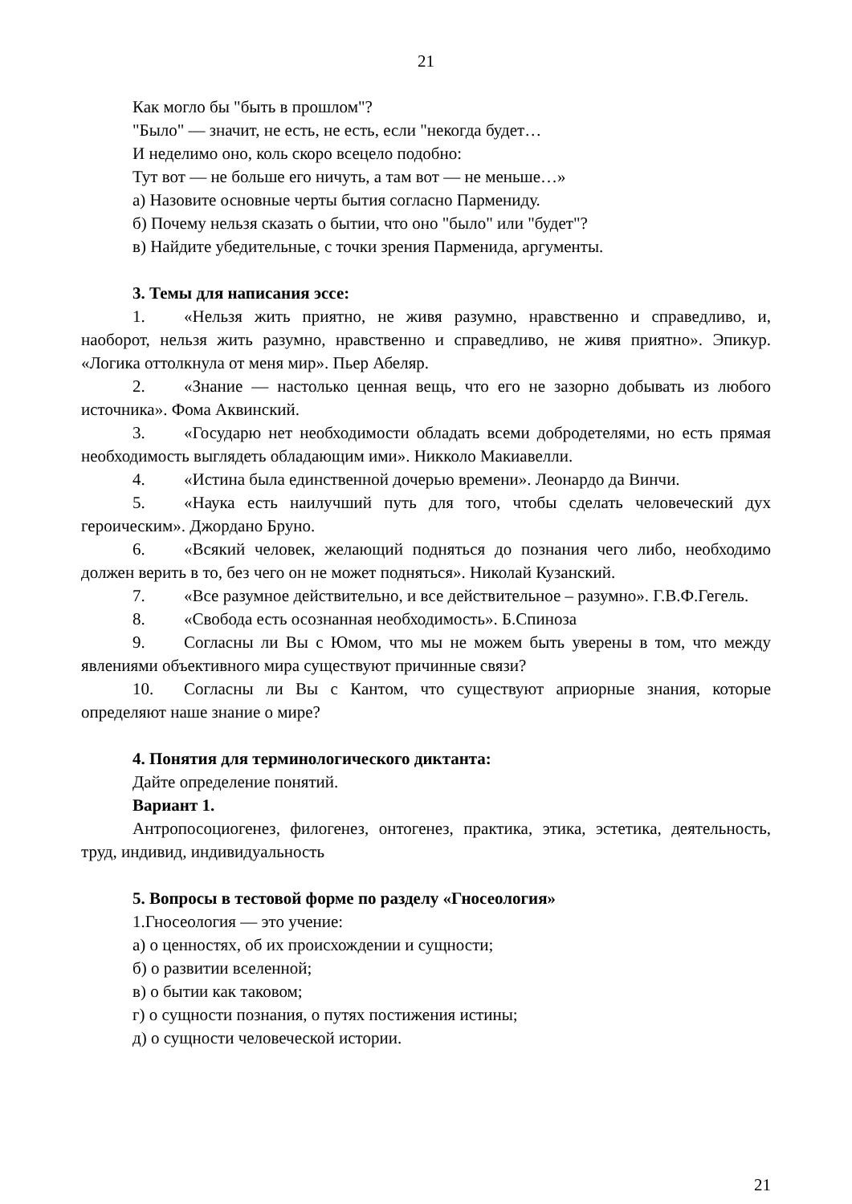21
Как могло бы "быть в прошлом"?
"Было" — значит, не есть, не есть, если "некогда будет…
И неделимо оно, коль скоро всецело подобно:
Тут вот — не больше его ничуть, а там вот — не меньше…»
а) Назовите основные черты бытия согласно Пармениду.
б) Почему нельзя сказать о бытии, что оно "было" или "будет"?
в) Найдите убедительные, с точки зрения Парменида, аргументы.
3. Темы для написания эссе:
1. «Нельзя жить приятно, не живя разумно, нравственно и справедливо, и, наоборот, нельзя жить разумно, нравственно и справедливо, не живя приятно». Эпикур. «Логика оттолкнула от меня мир». Пьер Абеляр.
2. «Знание — настолько ценная вещь, что его не зазорно добывать из любого источника». Фома Аквинский.
3. «Государю нет необходимости обладать всеми добродетелями, но есть прямая необходимость выглядеть обладающим ими». Никколо Макиавелли.
4. «Истина была единственной дочерью времени». Леонардо да Винчи.
5. «Наука есть наилучший путь для того, чтобы сделать человеческий дух героическим». Джордано Бруно.
6. «Всякий человек, желающий подняться до познания чего либо, необходимо должен верить в то, без чего он не может подняться». Николай Кузанский.
7. «Все разумное действительно, и все действительное – разумно». Г.В.Ф.Гегель.
8. «Свобода есть осознанная необходимость». Б.Спиноза
9. Согласны ли Вы с Юмом, что мы не можем быть уверены в том, что между явлениями объективного мира существуют причинные связи?
10. Согласны ли Вы с Кантом, что существуют априорные знания, которые определяют наше знание о мире?
4. Понятия для терминологического диктанта:
Дайте определение понятий.
Вариант 1.
Антропосоциогенез, филогенез, онтогенез, практика, этика, эстетика, деятельность, труд, индивид, индивидуальность
5. Вопросы в тестовой форме по разделу «Гносеология»
1.Гносеология — это учение:
а) о ценностях, об их происхождении и сущности;
б) о развитии вселенной;
в) о бытии как таковом;
г) о сущности познания, о путях постижения истины;
д) о сущности человеческой истории.
21